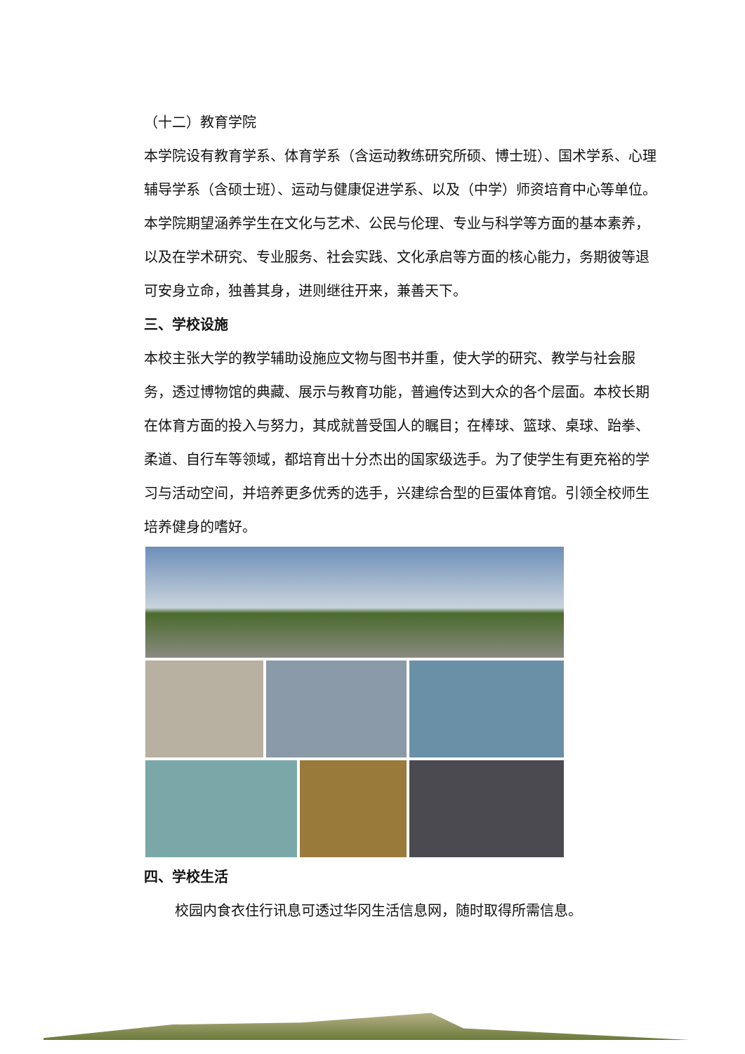（十二）教育学院
本学院设有教育学系、体育学系（含运动教练研究所硕、博士班）、国术学系、心理辅导学系（含硕士班）、运动与健康促进学系、以及（中学）师资培育中心等单位。 本学院期望涵养学生在文化与艺术、公民与伦理、专业与科学等方面的基本素养，以及在学术研究、专业服务、社会实践、文化承启等方面的核心能力，务期彼等退可安身立命，独善其身，进则继往开来，兼善天下。
三、学校设施
本校主张大学的教学辅助设施应文物与图书并重，使大学的研究、教学与社会服务，透过博物馆的典藏、展示与教育功能，普遍传达到大众的各个层面。本校长期在体育方面的投入与努力，其成就普受国人的瞩目；在棒球、篮球、桌球、跆拳、柔道、自行车等领域，都培育出十分杰出的国家级选手。为了使学生有更充裕的学习与活动空间，并培养更多优秀的选手，兴建综合型的巨蛋体育馆。引领全校师生培养健身的嗜好。
四、学校生活
校园内食衣住行讯息可透过华冈生活信息网，随时取得所需信息。